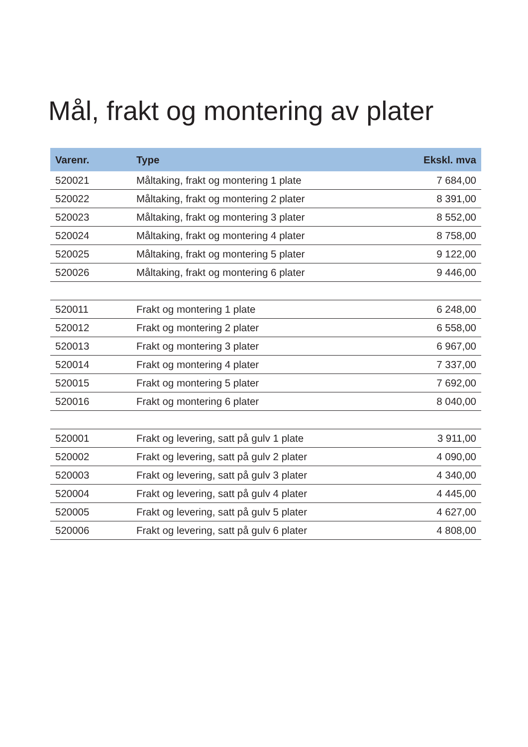Mål, frakt og montering av plater
| Varenr. | Type | Ekskl. mva |
| --- | --- | --- |
| 520021 | Måltaking, frakt og montering 1 plate | 7 684,00 |
| 520022 | Måltaking, frakt og montering 2 plater | 8 391,00 |
| 520023 | Måltaking, frakt og montering 3 plater | 8 552,00 |
| 520024 | Måltaking, frakt og montering 4 plater | 8 758,00 |
| 520025 | Måltaking, frakt og montering 5 plater | 9 122,00 |
| 520026 | Måltaking, frakt og montering 6 plater | 9 446,00 |
| 520011 | Frakt og montering 1 plate | 6 248,00 |
| 520012 | Frakt og montering 2 plater | 6 558,00 |
| 520013 | Frakt og montering 3 plater | 6 967,00 |
| 520014 | Frakt og montering 4 plater | 7 337,00 |
| 520015 | Frakt og montering 5 plater | 7 692,00 |
| 520016 | Frakt og montering 6 plater | 8 040,00 |
| 520001 | Frakt og levering, satt på gulv 1 plate | 3 911,00 |
| 520002 | Frakt og levering, satt på gulv 2 plater | 4 090,00 |
| 520003 | Frakt og levering, satt på gulv 3 plater | 4 340,00 |
| 520004 | Frakt og levering, satt på gulv 4 plater | 4 445,00 |
| 520005 | Frakt og levering, satt på gulv 5 plater | 4 627,00 |
| 520006 | Frakt og levering, satt på gulv 6 plater | 4 808,00 |